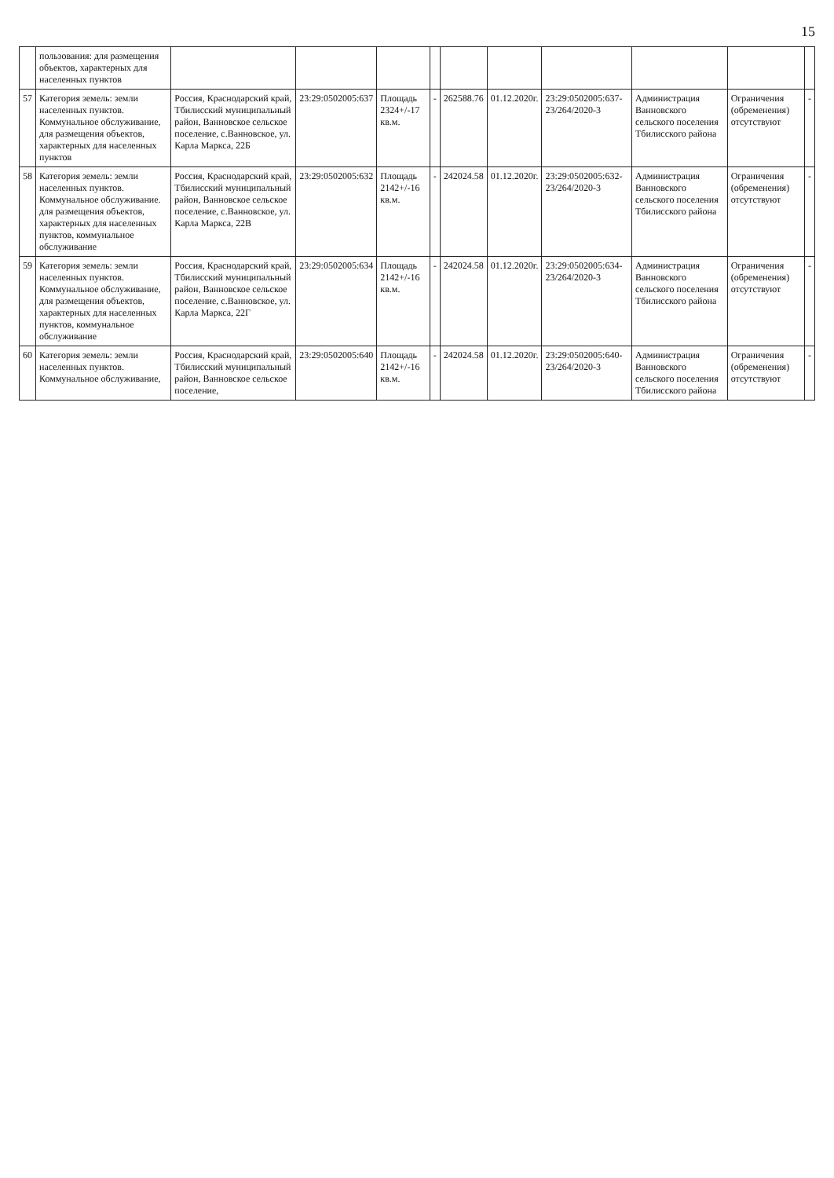15
| | пользования: для размещения объектов, характерных для населенных пунктов | | | | | | | | | | |
| 57 | Категория земель: земли населенных пунктов. Коммунальное обслуживание, для размещения объектов, характерных для населенных пунктов | Россия, Краснодарский край, Тбилисский муниципальный район, Ванновское сельское поселение, с.Ванновское, ул. Карла Маркса, 22Б | 23:29:0502005:637 | Площадь 2324+/-17 кв.м. | - | 262588.76 | 01.12.2020г. | 23:29:0502005:637-23/264/2020-3 | Администрация Ванновского сельского поселения Тбилисского района | Ограничения (обременения) отсутствуют | - |
| 58 | Категория земель: земли населенных пунктов. Коммунальное обслуживание. для размещения объектов, характерных для населенных пунктов, коммунальное обслуживание | Россия, Краснодарский край, Тбилисский муниципальный район, Ванновское сельское поселение, с.Ванновское, ул. Карла Маркса, 22В | 23:29:0502005:632 | Площадь 2142+/-16 кв.м. | - | 242024.58 | 01.12.2020г. | 23:29:0502005:632-23/264/2020-3 | Администрация Ванновского сельского поселения Тбилисского района | Ограничения (обременения) отсутствуют | - |
| 59 | Категория земель: земли населенных пунктов. Коммунальное обслуживание, для размещения объектов, характерных для населенных пунктов, коммунальное обслуживание | Россия, Краснодарский край, Тбилисский муниципальный район, Ванновское сельское поселение, с.Ванновское, ул. Карла Маркса, 22Г | 23:29:0502005:634 | Площадь 2142+/-16 кв.м. | - | 242024.58 | 01.12.2020г. | 23:29:0502005:634-23/264/2020-3 | Администрация Ванновского сельского поселения Тбилисского района | Ограничения (обременения) отсутствуют | - |
| 60 | Категория земель: земли населенных пунктов. Коммунальное обслуживание, | Россия, Краснодарский край, Тбилисский муниципальный район, Ванновское сельское поселение, | 23:29:0502005:640 | Площадь 2142+/-16 кв.м. | - | 242024.58 | 01.12.2020г. | 23:29:0502005:640-23/264/2020-3 | Администрация Ванновского сельского поселения Тбилисского района | Ограничения (обременения) отсутствуют | - |